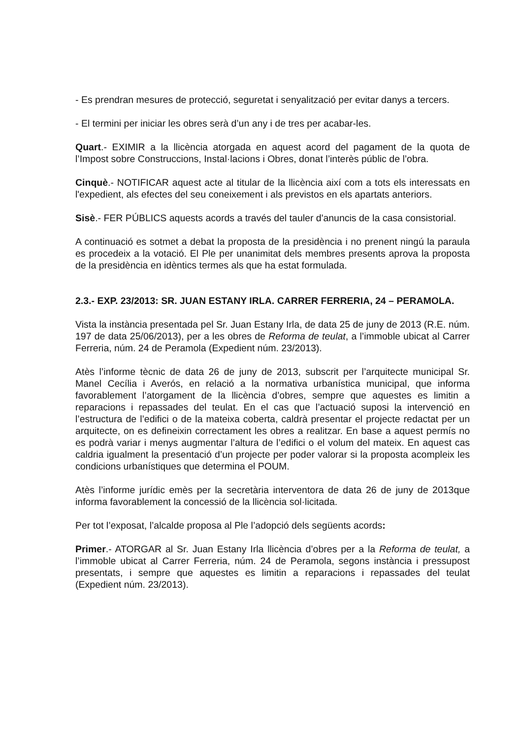- Es prendran mesures de protecció, seguretat i senyalització per evitar danys a tercers.
- El termini per iniciar les obres serà d’un any i de tres per acabar-les.
Quart.- EXIMIR a la llicència atorgada en aquest acord del pagament de la quota de l’Impost sobre Construccions, Instal·lacions i Obres, donat l’interès públic de l’obra.
Cinquè.- NOTIFICAR aquest acte al titular de la llicència així com a tots els interessats en l'expedient, als efectes del seu coneixement i als previstos en els apartats anteriors.
Sisè.- FER PÚBLICS aquests acords a través del tauler d'anuncis de la casa consistorial.
A continuació es sotmet a debat la proposta de la presidència i no prenent ningú la paraula es procedeix a la votació. El Ple per unanimitat dels membres presents aprova la proposta de la presidència en idèntics termes als que ha estat formulada.
2.3.- EXP. 23/2013: SR. JUAN ESTANY IRLA. CARRER FERRERIA, 24 – PERAMOLA.
Vista la instància presentada pel Sr. Juan Estany Irla, de data 25 de juny de 2013 (R.E. núm. 197 de data 25/06/2013), per a les obres de Reforma de teulat, a l’immoble ubicat al Carrer Ferreria, núm. 24 de Peramola (Expedient núm. 23/2013).
Atès l’informe tècnic de data 26 de juny de 2013, subscrit per l’arquitecte municipal Sr. Manel Cecília i Averós, en relació a la normativa urbanística municipal, que informa favorablement l’atorgament de la llicència d’obres, sempre que aquestes es limitin a reparacions i repassades del teulat. En el cas que l’actuació suposi la intervenció en l’estructura de l’edifici o de la mateixa coberta, caldrà presentar el projecte redactat per un arquitecte, on es defineixin correctament les obres a realitzar. En base a aquest permís no es podrà variar i menys augmentar l’altura de l’edifici o el volum del mateix. En aquest cas caldria igualment la presentació d’un projecte per poder valorar si la proposta acompleix les condicions urbanístiques que determina el POUM.
Atès l’informe jurídic emès per la secretària interventora de data 26 de juny de 2013que informa favorablement la concessió de la llicència sol·licitada.
Per tot l’exposat, l’alcalde proposa al Ple l’adopció dels següents acords:
Primer.- ATORGAR al Sr. Juan Estany Irla llicència d’obres per a la Reforma de teulat, a l’immoble ubicat al Carrer Ferreria, núm. 24 de Peramola, segons instància i pressupost presentats, i sempre que aquestes es limitin a reparacions i repassades del teulat (Expedient núm. 23/2013).